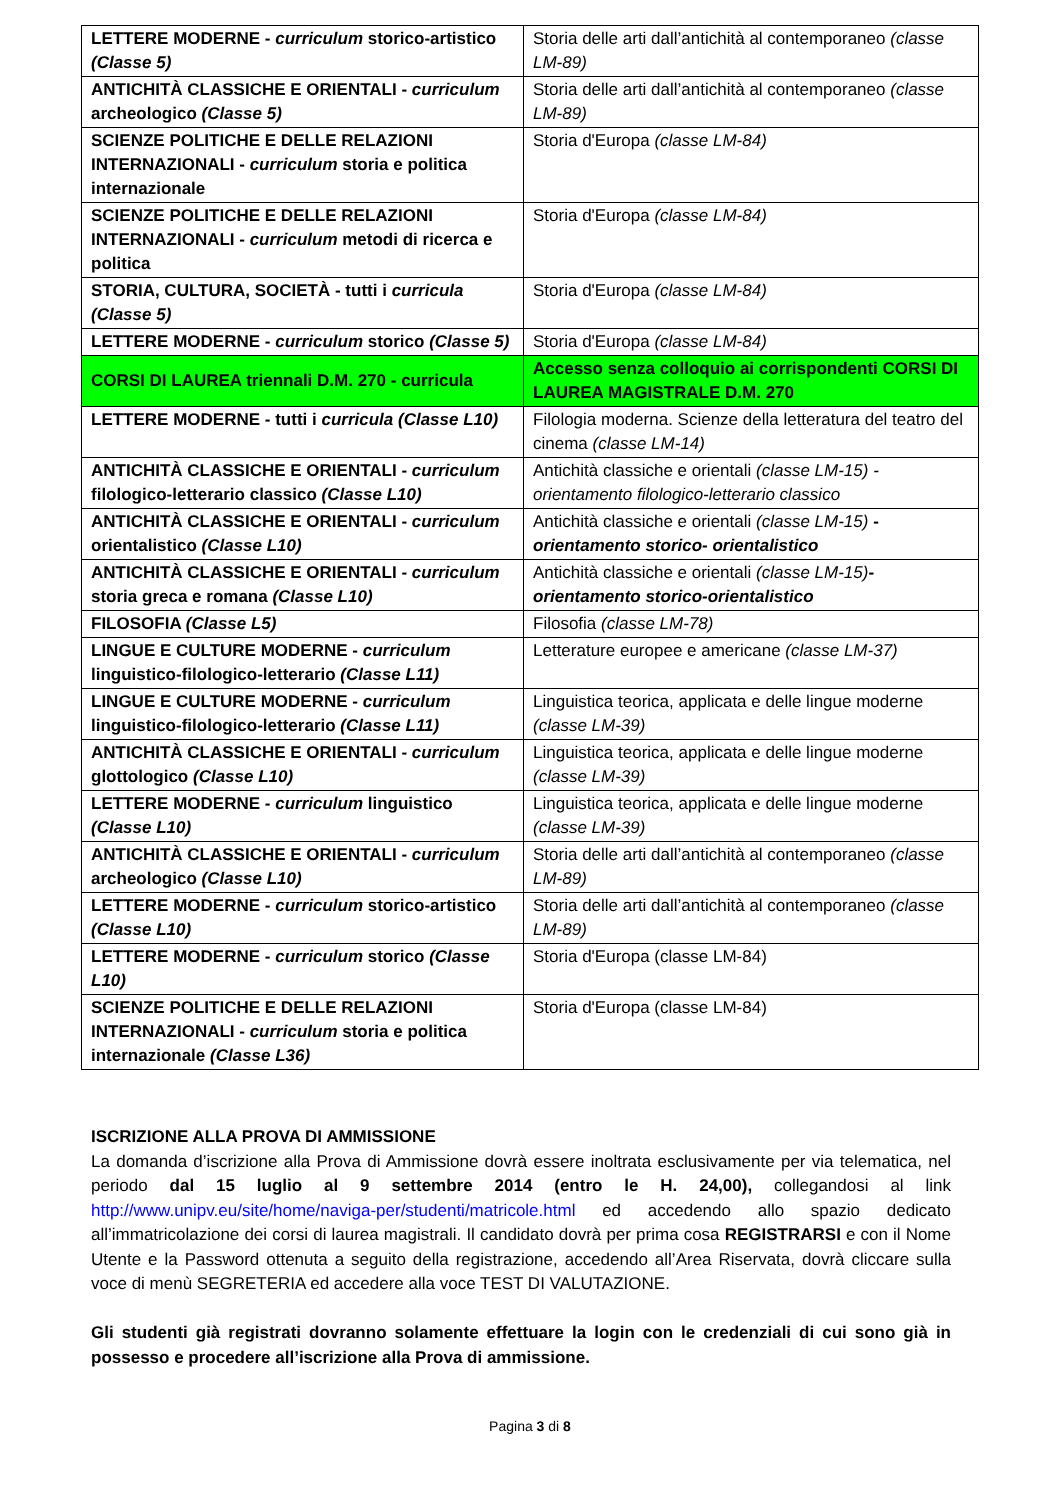| LETTERE MODERNE - curriculum storico-artistico (Classe 5) | Storia delle arti dall’antichità al contemporaneo (classe LM-89) |
| ANTICHITÀ CLASSICHE E ORIENTALI - curriculum archeologico (Classe 5) | Storia delle arti dall’antichità al contemporaneo (classe LM-89) |
| SCIENZE POLITICHE E DELLE RELAZIONI INTERNAZIONALI - curriculum storia e politica internazionale | Storia d'Europa (classe LM-84) |
| SCIENZE POLITICHE E DELLE RELAZIONI INTERNAZIONALI - curriculum metodi di ricerca e politica | Storia d'Europa (classe LM-84) |
| STORIA, CULTURA, SOCIETÀ - tutti i curricula (Classe 5) | Storia d'Europa (classe LM-84) |
| LETTERE MODERNE - curriculum storico (Classe 5) | Storia d'Europa (classe LM-84) |
| CORSI DI LAUREA triennali D.M. 270 - curricula | Accesso senza colloquio ai corrispondenti CORSI DI LAUREA MAGISTRALE D.M. 270 |
| LETTERE MODERNE - tutti i curricula (Classe L10) | Filologia moderna. Scienze della letteratura del teatro del cinema (classe LM-14) |
| ANTICHITÀ CLASSICHE E ORIENTALI - curriculum filologico-letterario classico (Classe L10) | Antichità classiche e orientali (classe LM-15) - orientamento filologico-letterario classico |
| ANTICHITÀ CLASSICHE E ORIENTALI - curriculum orientalistico (Classe L10) | Antichità classiche e orientali (classe LM-15) - orientamento storico- orientalistico |
| ANTICHITÀ CLASSICHE E ORIENTALI - curriculum storia greca e romana (Classe L10) | Antichità classiche e orientali (classe LM-15) - orientamento storico-orientalistico |
| FILOSOFIA (Classe L5) | Filosofia (classe LM-78) |
| LINGUE E CULTURE MODERNE - curriculum linguistico-filologico-letterario (Classe L11) | Letterature europee e americane (classe LM-37) |
| LINGUE E CULTURE MODERNE - curriculum linguistico-filologico-letterario (Classe L11) | Linguistica teorica, applicata e delle lingue moderne (classe LM-39) |
| ANTICHITÀ CLASSICHE E ORIENTALI - curriculum glottologico (Classe L10) | Linguistica teorica, applicata e delle lingue moderne (classe LM-39) |
| LETTERE MODERNE - curriculum linguistico (Classe L10) | Linguistica teorica, applicata e delle lingue moderne (classe LM-39) |
| ANTICHITÀ CLASSICHE E ORIENTALI - curriculum archeologico (Classe L10) | Storia delle arti dall’antichità al contemporaneo (classe LM-89) |
| LETTERE MODERNE - curriculum storico-artistico (Classe L10) | Storia delle arti dall’antichità al contemporaneo (classe LM-89) |
| LETTERE MODERNE - curriculum storico (Classe L10) | Storia d'Europa (classe LM-84) |
| SCIENZE POLITICHE E DELLE RELAZIONI INTERNAZIONALI - curriculum storia e politica internazionale (Classe L36) | Storia d'Europa (classe LM-84) |
ISCRIZIONE ALLA PROVA DI AMMISSIONE
La domanda d’iscrizione alla Prova di Ammissione dovrà essere inoltrata esclusivamente per via telematica, nel periodo dal 15 luglio al 9 settembre 2014 (entro le H. 24,00), collegandosi al link http://www.unipv.eu/site/home/naviga-per/studenti/matricole.html ed accedendo allo spazio dedicato all’immatricolazione dei corsi di laurea magistrali. Il candidato dovrà per prima cosa REGISTRARSI e con il Nome Utente e la Password ottenuta a seguito della registrazione, accedendo all’Area Riservata, dovrà cliccare sulla voce di menù SEGRETERIA ed accedere alla voce TEST DI VALUTAZIONE.
Gli studenti già registrati dovranno solamente effettuare la login con le credenziali di cui sono già in possesso e procedere all’iscrizione alla Prova di ammissione.
Pagina 3 di 8